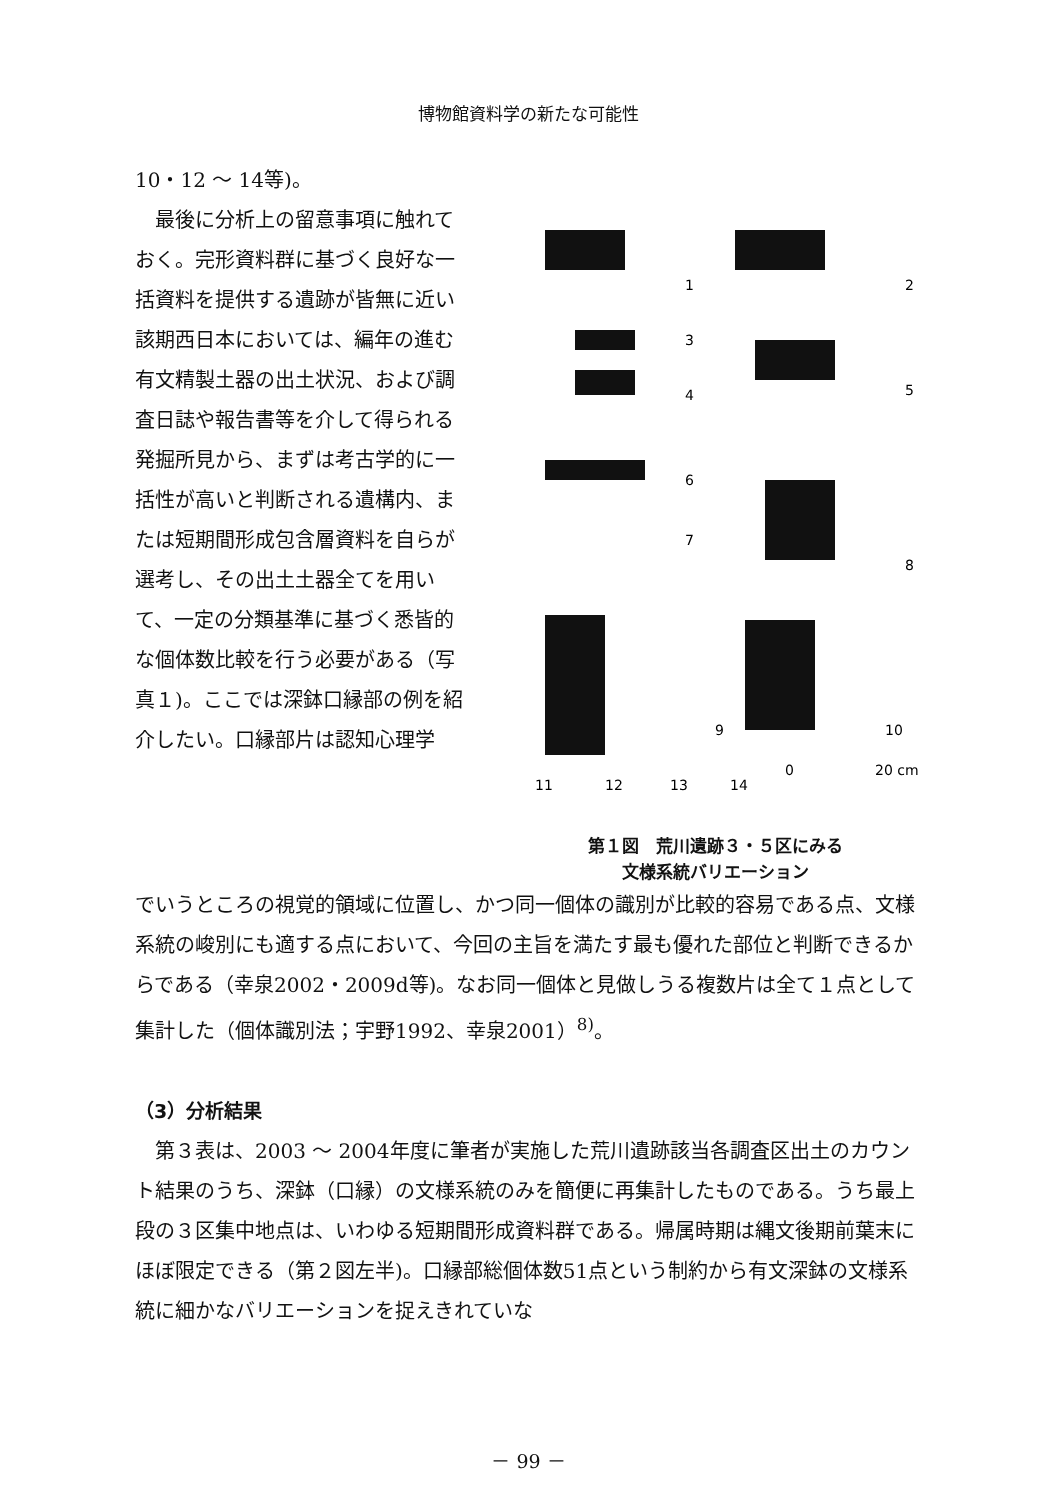博物館資料学の新たな可能性
10・12 ～ 14等)。
　最後に分析上の留意事項に触れておく。完形資料群に基づく良好な一括資料を提供する遺跡が皆無に近い該期西日本においては、編年の進む有文精製土器の出土状況、および調査日誌や報告書等を介して得られる発掘所見から、まずは考古学的に一括性が高いと判断される遺構内、または短期間形成包含層資料を自らが選考し、その出土土器全てを用いて、一定の分類基準に基づく悉皆的な個体数比較を行う必要がある（写真１)。ここでは深鉢口縁部の例を紹介したい。口縁部片は認知心理学
1
2
3
4
5
6
7
8
9
10
11
12
13
14
0
20 cm
第１図　荒川遺跡３・５区にみる
文様系統バリエーション
でいうところの視覚的領域に位置し、かつ同一個体の識別が比較的容易である点、文様系統の峻別にも適する点において、今回の主旨を満たす最も優れた部位と判断できるからである（幸泉2002・2009d等)。なお同一個体と見做しうる複数片は全て１点として集計した（個体識別法；宇野1992、幸泉2001）<sup>8)</sup>。
（3）分析結果
　第３表は、2003 ～ 2004年度に筆者が実施した荒川遺跡該当各調査区出土のカウント結果のうち、深鉢（口縁）の文様系統のみを簡便に再集計したものである。うち最上段の３区集中地点は、いわゆる短期間形成資料群である。帰属時期は縄文後期前葉末にほぼ限定できる（第２図左半)。口縁部総個体数51点という制約から有文深鉢の文様系統に細かなバリエーションを捉えきれていな
－ 99 －